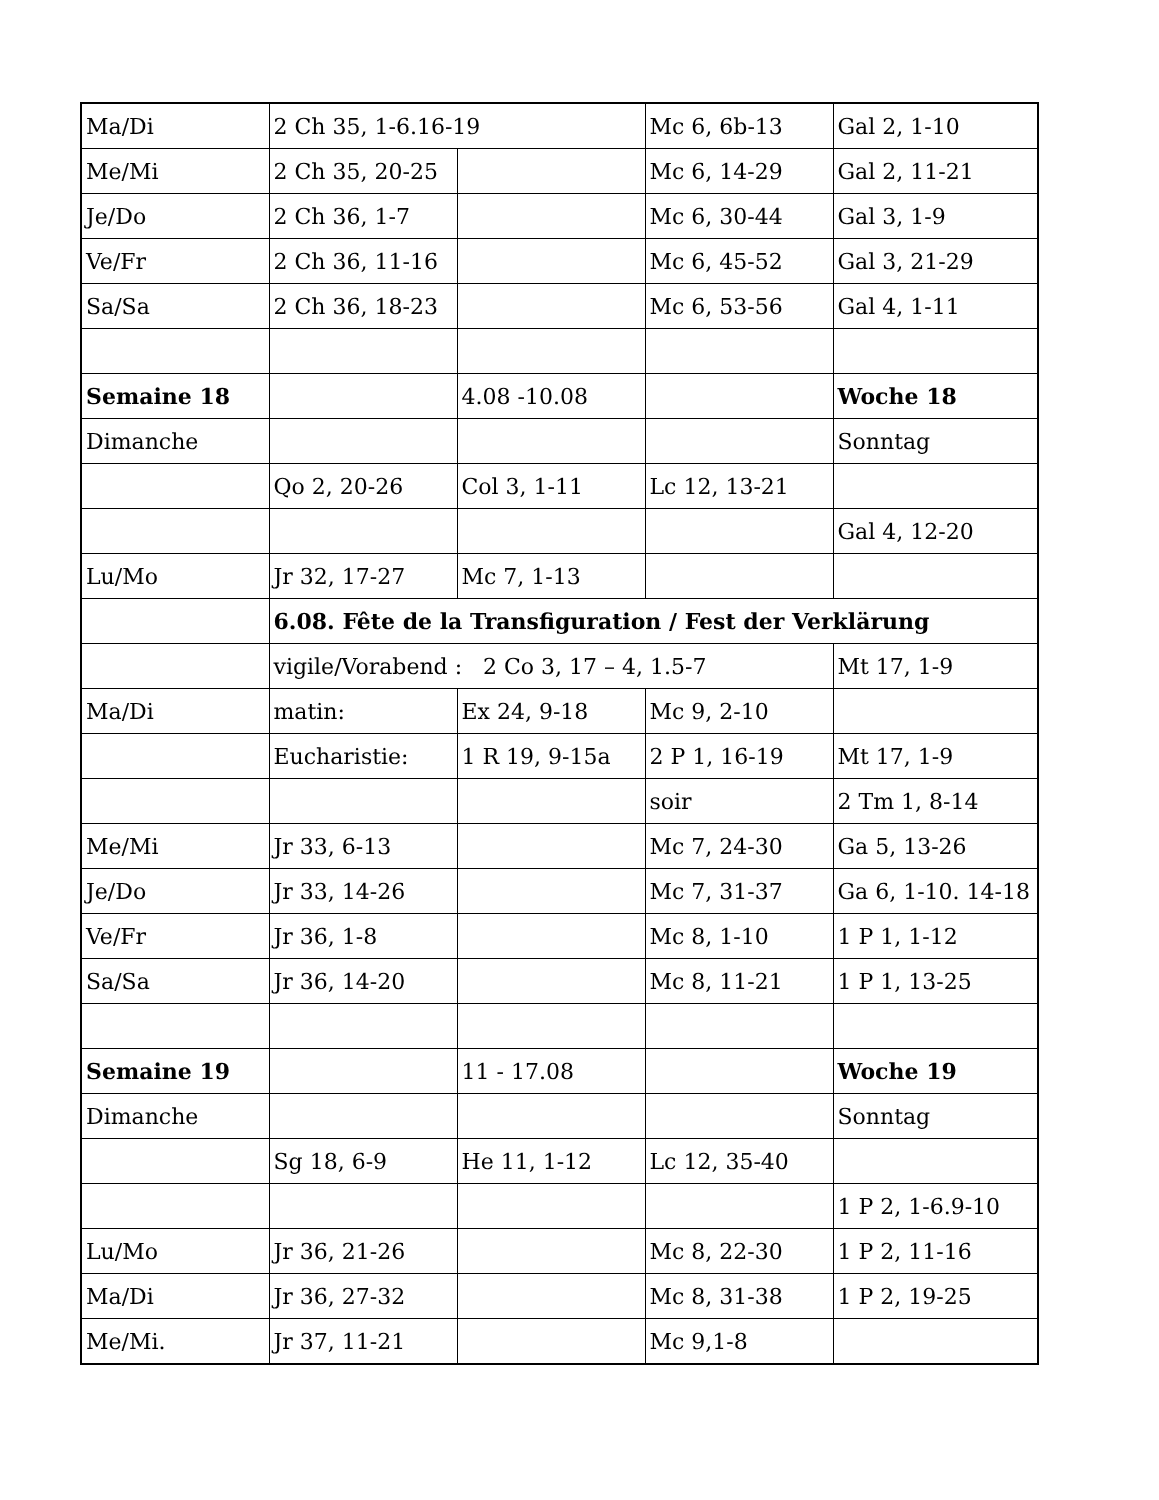| Ma/Di | 2 Ch 35, 1-6.16-19 | | Mc 6, 6b-13 | Gal 2, 1-10 |
| Me/Mi | 2 Ch 35, 20-25 | | Mc 6, 14-29 | Gal 2, 11-21 |
| Je/Do | 2 Ch 36, 1-7 | | Mc 6, 30-44 | Gal 3, 1-9 |
| Ve/Fr | 2 Ch 36, 11-16 | | Mc 6, 45-52 | Gal 3, 21-29 |
| Sa/Sa | 2 Ch 36, 18-23 | | Mc 6, 53-56 | Gal 4, 1-11 |
| Semaine 18 | | 4.08 -10.08 | | Woche 18 |
| Dimanche | | | | Sonntag |
| | Qo 2, 20-26 | Col 3, 1-11 | Lc 12, 13-21 | |
| | | | | Gal 4, 12-20 |
| Lu/Mo | Jr 32, 17-27 | Mc 7, 1-13 | | |
| | 6.08. Fête de la Transfiguration / Fest der Verklärung | | | |
| | vigile/Vorabend : 2 Co 3, 17 – 4, 1.5-7 | | | Mt 17, 1-9 |
| Ma/Di | matin: | Ex 24, 9-18 | Mc 9, 2-10 | |
| | Eucharistie: | 1 R 19, 9-15a | 2 P 1, 16-19 | Mt 17, 1-9 |
| | | | soir | 2 Tm 1, 8-14 |
| Me/Mi | Jr 33, 6-13 | | Mc 7, 24-30 | Ga 5, 13-26 |
| Je/Do | Jr 33, 14-26 | | Mc 7, 31-37 | Ga 6, 1-10. 14-18 |
| Ve/Fr | Jr 36, 1-8 | | Mc 8, 1-10 | 1 P 1, 1-12 |
| Sa/Sa | Jr 36, 14-20 | | Mc 8, 11-21 | 1 P 1, 13-25 |
| Semaine 19 | | 11 - 17.08 | | Woche 19 |
| Dimanche | | | | Sonntag |
| | Sg 18, 6-9 | He 11, 1-12 | Lc 12, 35-40 | |
| | | | | 1 P 2, 1-6.9-10 |
| Lu/Mo | Jr 36, 21-26 | | Mc 8, 22-30 | 1 P 2, 11-16 |
| Ma/Di | Jr 36, 27-32 | | Mc 8, 31-38 | 1 P 2, 19-25 |
| Me/Mi. | Jr 37, 11-21 | | Mc 9,1-8 | |